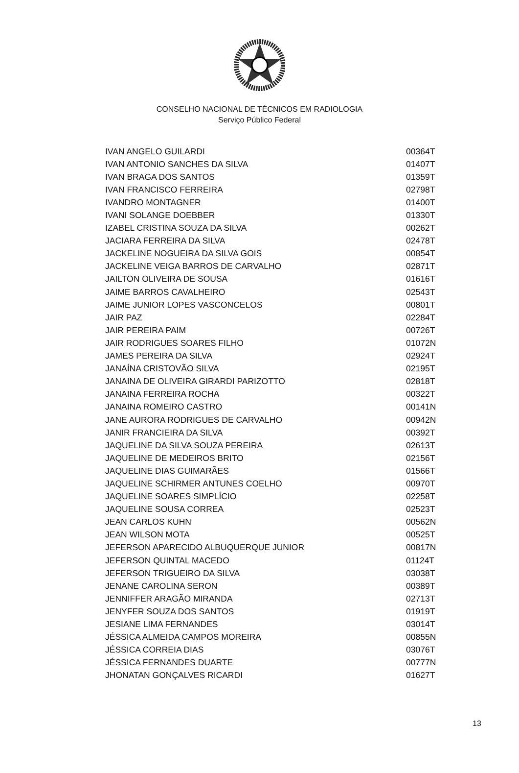CONSELHO NACIONAL DE TÉCNICOS EM RADIOLOGIA
Serviço Público Federal
| IVAN ANGELO GUILARDI | 00364T |
| IVAN ANTONIO SANCHES DA SILVA | 01407T |
| IVAN BRAGA DOS SANTOS | 01359T |
| IVAN FRANCISCO FERREIRA | 02798T |
| IVANDRO MONTAGNER | 01400T |
| IVANI SOLANGE DOEBBER | 01330T |
| IZABEL CRISTINA SOUZA DA SILVA | 00262T |
| JACIARA FERREIRA DA SILVA | 02478T |
| JACKELINE NOGUEIRA DA SILVA GOIS | 00854T |
| JACKELINE VEIGA BARROS DE CARVALHO | 02871T |
| JAILTON OLIVEIRA DE SOUSA | 01616T |
| JAIME BARROS CAVALHEIRO | 02543T |
| JAIME JUNIOR LOPES VASCONCELOS | 00801T |
| JAIR PAZ | 02284T |
| JAIR PEREIRA PAIM | 00726T |
| JAIR RODRIGUES SOARES FILHO | 01072N |
| JAMES PEREIRA DA SILVA | 02924T |
| JANAÍNA CRISTOVÃO SILVA | 02195T |
| JANAINA DE OLIVEIRA GIRARDI PARIZOTTO | 02818T |
| JANAINA FERREIRA ROCHA | 00322T |
| JANAINA ROMEIRO CASTRO | 00141N |
| JANE AURORA RODRIGUES DE CARVALHO | 00942N |
| JANIR FRANCIEIRA DA SILVA | 00392T |
| JAQUELINE DA SILVA SOUZA PEREIRA | 02613T |
| JAQUELINE DE MEDEIROS BRITO | 02156T |
| JAQUELINE DIAS GUIMARÃES | 01566T |
| JAQUELINE SCHIRMER ANTUNES COELHO | 00970T |
| JAQUELINE SOARES SIMPLÍCIO | 02258T |
| JAQUELINE SOUSA CORREA | 02523T |
| JEAN CARLOS KUHN | 00562N |
| JEAN WILSON MOTA | 00525T |
| JEFERSON APARECIDO ALBUQUERQUE JUNIOR | 00817N |
| JEFERSON QUINTAL MACEDO | 01124T |
| JEFERSON TRIGUEIRO DA SILVA | 03038T |
| JENANE CAROLINA SERON | 00389T |
| JENNIFFER ARAGÃO MIRANDA | 02713T |
| JENYFER SOUZA DOS SANTOS | 01919T |
| JESIANE LIMA FERNANDES | 03014T |
| JÉSSICA ALMEIDA CAMPOS MOREIRA | 00855N |
| JÉSSICA CORREIA DIAS | 03076T |
| JÉSSICA FERNANDES DUARTE | 00777N |
| JHONATAN GONÇALVES RICARDI | 01627T |
13